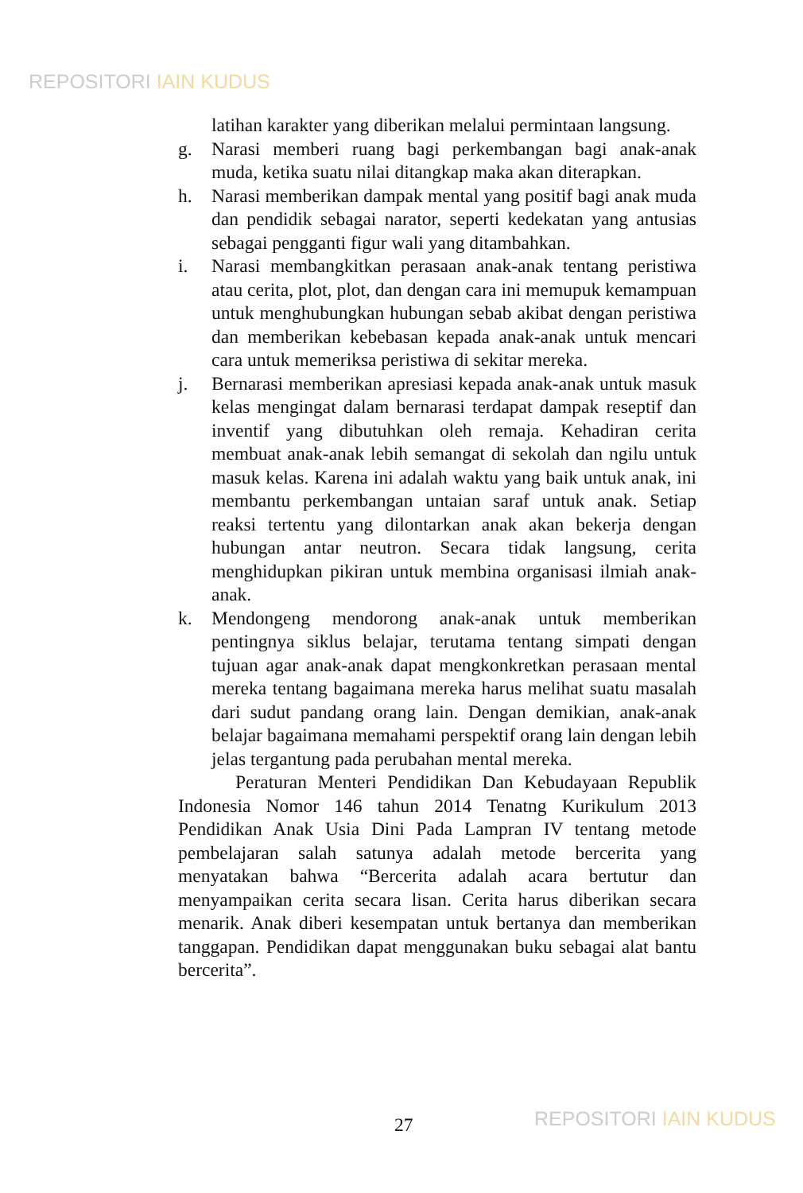REPOSITORI IAIN KUDUS
latihan karakter yang diberikan melalui permintaan langsung.
g. Narasi memberi ruang bagi perkembangan bagi anak-anak muda, ketika suatu nilai ditangkap maka akan diterapkan.
h. Narasi memberikan dampak mental yang positif bagi anak muda dan pendidik sebagai narator, seperti kedekatan yang antusias sebagai pengganti figur wali yang ditambahkan.
i. Narasi membangkitkan perasaan anak-anak tentang peristiwa atau cerita, plot, plot, dan dengan cara ini memupuk kemampuan untuk menghubungkan hubungan sebab akibat dengan peristiwa dan memberikan kebebasan kepada anak-anak untuk mencari cara untuk memeriksa peristiwa di sekitar mereka.
j. Bernarasi memberikan apresiasi kepada anak-anak untuk masuk kelas mengingat dalam bernarasi terdapat dampak reseptif dan inventif yang dibutuhkan oleh remaja. Kehadiran cerita membuat anak-anak lebih semangat di sekolah dan ngilu untuk masuk kelas. Karena ini adalah waktu yang baik untuk anak, ini membantu perkembangan untaian saraf untuk anak. Setiap reaksi tertentu yang dilontarkan anak akan bekerja dengan hubungan antar neutron. Secara tidak langsung, cerita menghidupkan pikiran untuk membina organisasi ilmiah anak-anak.
k. Mendongeng mendorong anak-anak untuk memberikan pentingnya siklus belajar, terutama tentang simpati dengan tujuan agar anak-anak dapat mengkonkretkan perasaan mental mereka tentang bagaimana mereka harus melihat suatu masalah dari sudut pandang orang lain. Dengan demikian, anak-anak belajar bagaimana memahami perspektif orang lain dengan lebih jelas tergantung pada perubahan mental mereka.
Peraturan Menteri Pendidikan Dan Kebudayaan Republik Indonesia Nomor 146 tahun 2014 Tenatng Kurikulum 2013 Pendidikan Anak Usia Dini Pada Lampran IV tentang metode pembelajaran salah satunya adalah metode bercerita yang menyatakan bahwa “Bercerita adalah acara bertutur dan menyampaikan cerita secara lisan. Cerita harus diberikan secara menarik. Anak diberi kesempatan untuk bertanya dan memberikan tanggapan. Pendidikan dapat menggunakan buku sebagai alat bantu bercerita”.
27 REPOSITORI IAIN KUDUS